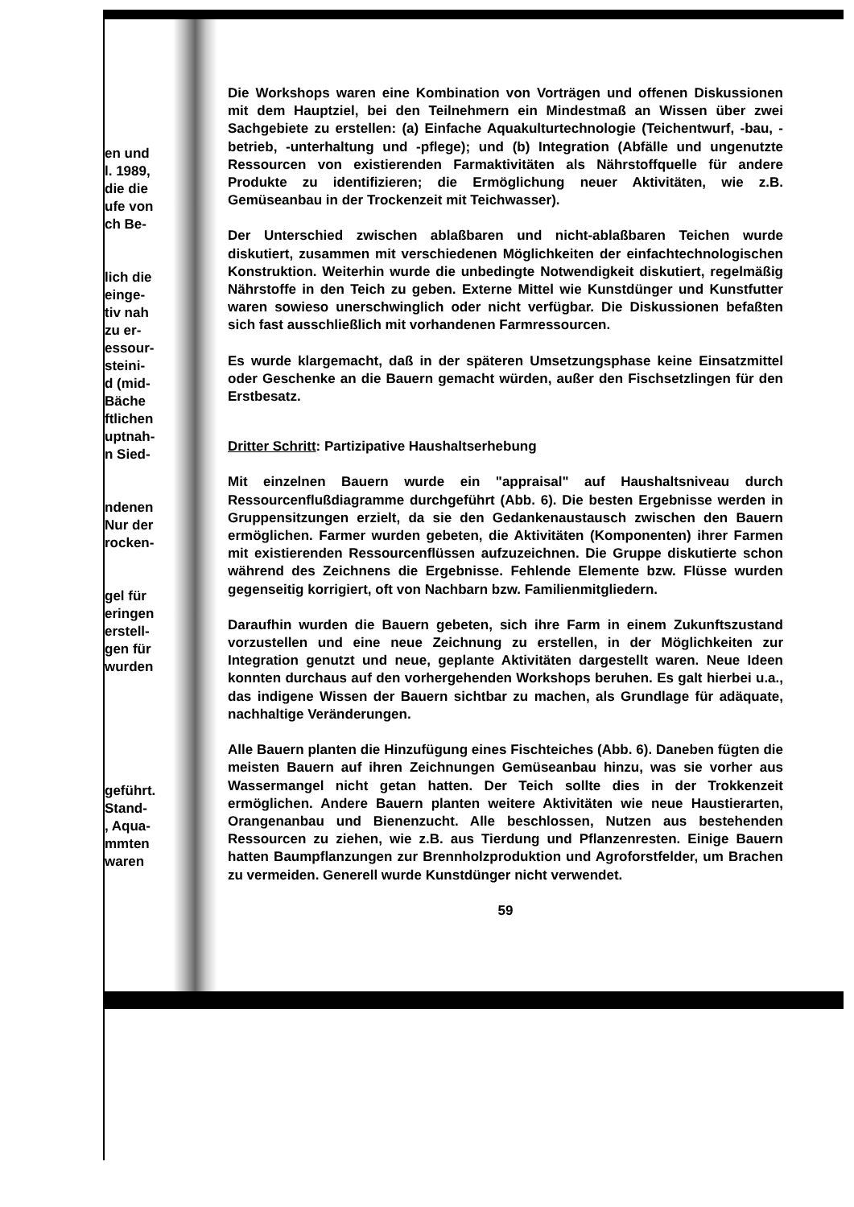en und
l. 1989,
die die
ufe von
ch Be-
lich die
einge-
tiv nah
zu er-
essour-
steini-
d (mid-
Bäche
ftlichen
uptnah-
n Sied-
ndenen
Nur der
rocken-
gel für
eringen
erstell-
gen für
wurden
geführt.
Stand-
, Aqua-
mmten
waren
Die Workshops waren eine Kombination von Vorträgen und offenen Diskussionen mit dem Hauptziel, bei den Teilnehmern ein Mindestmaß an Wissen über zwei Sachgebiete zu erstellen: (a) Einfache Aquakulturtechnologie (Teichentwurf, -bau, -betrieb, -unterhaltung und -pflege); und (b) Integration (Abfälle und ungenutzte Ressourcen von existierenden Farmaktivitäten als Nährstoffquelle für andere Produkte zu identifizieren; die Ermöglichung neuer Aktivitäten, wie z.B. Gemüseanbau in der Trockenzeit mit Teichwasser).
Der Unterschied zwischen ablaßbaren und nicht-ablaßbaren Teichen wurde diskutiert, zusammen mit verschiedenen Möglichkeiten der einfachtechnologischen Konstruktion. Weiterhin wurde die unbedingte Notwendigkeit diskutiert, regelmäßig Nährstoffe in den Teich zu geben. Externe Mittel wie Kunstdünger und Kunstfutter waren sowieso unerschwinglich oder nicht verfügbar. Die Diskussionen befaßten sich fast ausschließlich mit vorhandenen Farmressourcen.
Es wurde klargemacht, daß in der späteren Umsetzungsphase keine Einsatzmittel oder Geschenke an die Bauern gemacht würden, außer den Fischsetzlingen für den Erstbesatz.
Dritter Schritt: Partizipative Haushaltserhebung
Mit einzelnen Bauern wurde ein "appraisal" auf Haushaltsniveau durch Ressourcenflußdiagramme durchgeführt (Abb. 6). Die besten Ergebnisse werden in Gruppensitzungen erzielt, da sie den Gedankenaustausch zwischen den Bauern ermöglichen. Farmer wurden gebeten, die Aktivitäten (Komponenten) ihrer Farmen mit existierenden Ressourcenflüssen aufzuzeichnen. Die Gruppe diskutierte schon während des Zeichnens die Ergebnisse. Fehlende Elemente bzw. Flüsse wurden gegenseitig korrigiert, oft von Nachbarn bzw. Familienmitgliedern.
Daraufhin wurden die Bauern gebeten, sich ihre Farm in einem Zukunftszustand vorzustellen und eine neue Zeichnung zu erstellen, in der Möglichkeiten zur Integration genutzt und neue, geplante Aktivitäten dargestellt waren. Neue Ideen konnten durchaus auf den vorhergehenden Workshops beruhen. Es galt hierbei u.a., das indigene Wissen der Bauern sichtbar zu machen, als Grundlage für adäquate, nachhaltige Veränderungen.
Alle Bauern planten die Hinzufügung eines Fischteiches (Abb. 6). Daneben fügten die meisten Bauern auf ihren Zeichnungen Gemüseanbau hinzu, was sie vorher aus Wassermangel nicht getan hatten. Der Teich sollte dies in der Trokkenzeit ermöglichen. Andere Bauern planten weitere Aktivitäten wie neue Haustierarten, Orangenanbau und Bienenzucht. Alle beschlossen, Nutzen aus bestehenden Ressourcen zu ziehen, wie z.B. aus Tierdung und Pflanzenresten. Einige Bauern hatten Baumpflanzungen zur Brennholzproduktion und Agroforstfelder, um Brachen zu vermeiden. Generell wurde Kunstdünger nicht verwendet.
59